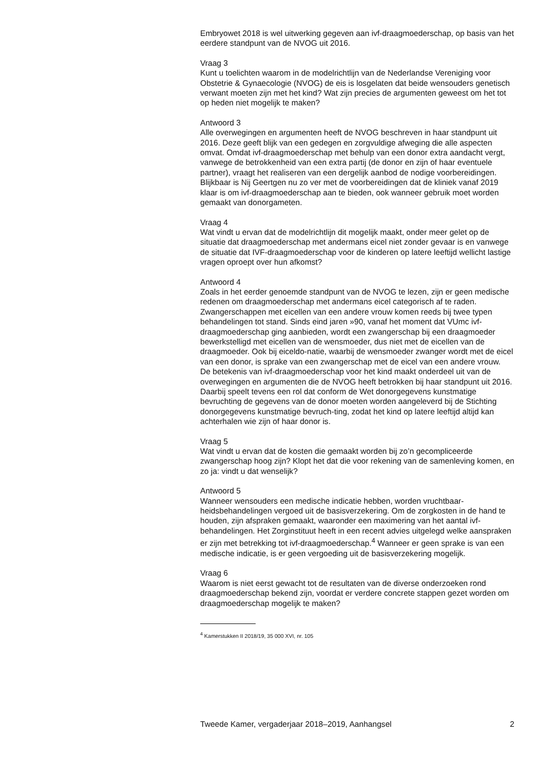Embryowet 2018 is wel uitwerking gegeven aan ivf-draagmoederschap, op basis van het eerdere standpunt van de NVOG uit 2016.
Vraag 3
Kunt u toelichten waarom in de modelrichtlijn van de Nederlandse Vereniging voor Obstetrie & Gynaecologie (NVOG) de eis is losgelaten dat beide wensouders genetisch verwant moeten zijn met het kind? Wat zijn precies de argumenten geweest om het tot op heden niet mogelijk te maken?
Antwoord 3
Alle overwegingen en argumenten heeft de NVOG beschreven in haar standpunt uit 2016. Deze geeft blijk van een gedegen en zorgvuldige afweging die alle aspecten omvat. Omdat ivf-draagmoederschap met behulp van een donor extra aandacht vergt, vanwege de betrokkenheid van een extra partij (de donor en zijn of haar eventuele partner), vraagt het realiseren van een dergelijk aanbod de nodige voorbereidingen. Blijkbaar is Nij Geertgen nu zo ver met de voorbereidingen dat de kliniek vanaf 2019 klaar is om ivf-draagmoederschap aan te bieden, ook wanneer gebruik moet worden gemaakt van donorgameten.
Vraag 4
Wat vindt u ervan dat de modelrichtlijn dit mogelijk maakt, onder meer gelet op de situatie dat draagmoederschap met andermans eicel niet zonder gevaar is en vanwege de situatie dat IVF-draagmoederschap voor de kinderen op latere leeftijd wellicht lastige vragen oproept over hun afkomst?
Antwoord 4
Zoals in het eerder genoemde standpunt van de NVOG te lezen, zijn er geen medische redenen om draagmoederschap met andermans eicel categorisch af te raden. Zwangerschappen met eicellen van een andere vrouw komen reeds bij twee typen behandelingen tot stand. Sinds eind jaren »90, vanaf het moment dat VUmc ivf-draagmoederschap ging aanbieden, wordt een zwangerschap bij een draagmoeder bewerkstelligd met eicellen van de wensmoeder, dus niet met de eicellen van de draagmoeder. Ook bij eiceldo-natie, waarbij de wensmoeder zwanger wordt met de eicel van een donor, is sprake van een zwangerschap met de eicel van een andere vrouw.
De betekenis van ivf-draagmoederschap voor het kind maakt onderdeel uit van de overwegingen en argumenten die de NVOG heeft betrokken bij haar standpunt uit 2016. Daarbij speelt tevens een rol dat conform de Wet donorgegevens kunstmatige bevruchting de gegevens van de donor moeten worden aangeleverd bij de Stichting donorgegevens kunstmatige bevruch-ting, zodat het kind op latere leeftijd altijd kan achterhalen wie zijn of haar donor is.
Vraag 5
Wat vindt u ervan dat de kosten die gemaakt worden bij zo’n gecompliceerde zwangerschap hoog zijn? Klopt het dat die voor rekening van de samenleving komen, en zo ja: vindt u dat wenselijk?
Antwoord 5
Wanneer wensouders een medische indicatie hebben, worden vruchtbaar-heidsbehandelingen vergoed uit de basisverzekering. Om de zorgkosten in de hand te houden, zijn afspraken gemaakt, waaronder een maximering van het aantal ivf-behandelingen. Het Zorginstituut heeft in een recent advies uitgelegd welke aanspraken er zijn met betrekking tot ivf-draagmoederschap.<sup>4</sup> Wanneer er geen sprake is van een medische indicatie, is er geen vergoeding uit de basisverzekering mogelijk.
Vraag 6
Waarom is niet eerst gewacht tot de resultaten van de diverse onderzoeken rond draagmoederschap bekend zijn, voordat er verdere concrete stappen gezet worden om draagmoederschap mogelijk te maken?
<sup>4</sup> Kamerstukken II 2018/19, 35 000 XVI, nr. 105
Tweede Kamer, vergaderjaar 2018–2019, Aanhangsel 2